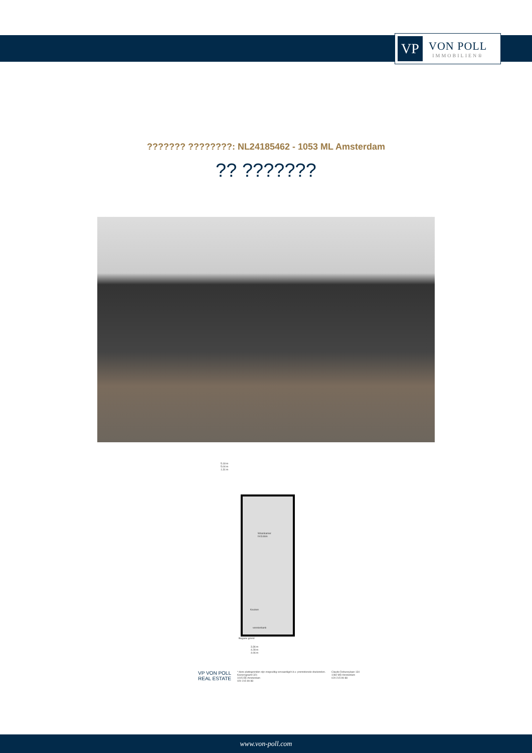VP
VON POLL
IMMOBILIEN®
??????? ????????: NL24185462 - 1053 ML Amsterdam
?? ???????
5.18 m
5.04 m
1.31 m
Woonkamer
h=3.66m
Keuken
vensterbank
Begane grond
3.36 m
4.28 m
4.06 m
VP VON POLL
REAL ESTATE
* deze plattegronden zijn zorgvuldig vervaardigd t.b.v. promotionele doeleinden.
Keizersgracht 321
1015 EE Amsterdam
020 215 99 88
Claude Debussylaan 134
1082 MD Amsterdam
020 215 99 88
www.von-poll.com